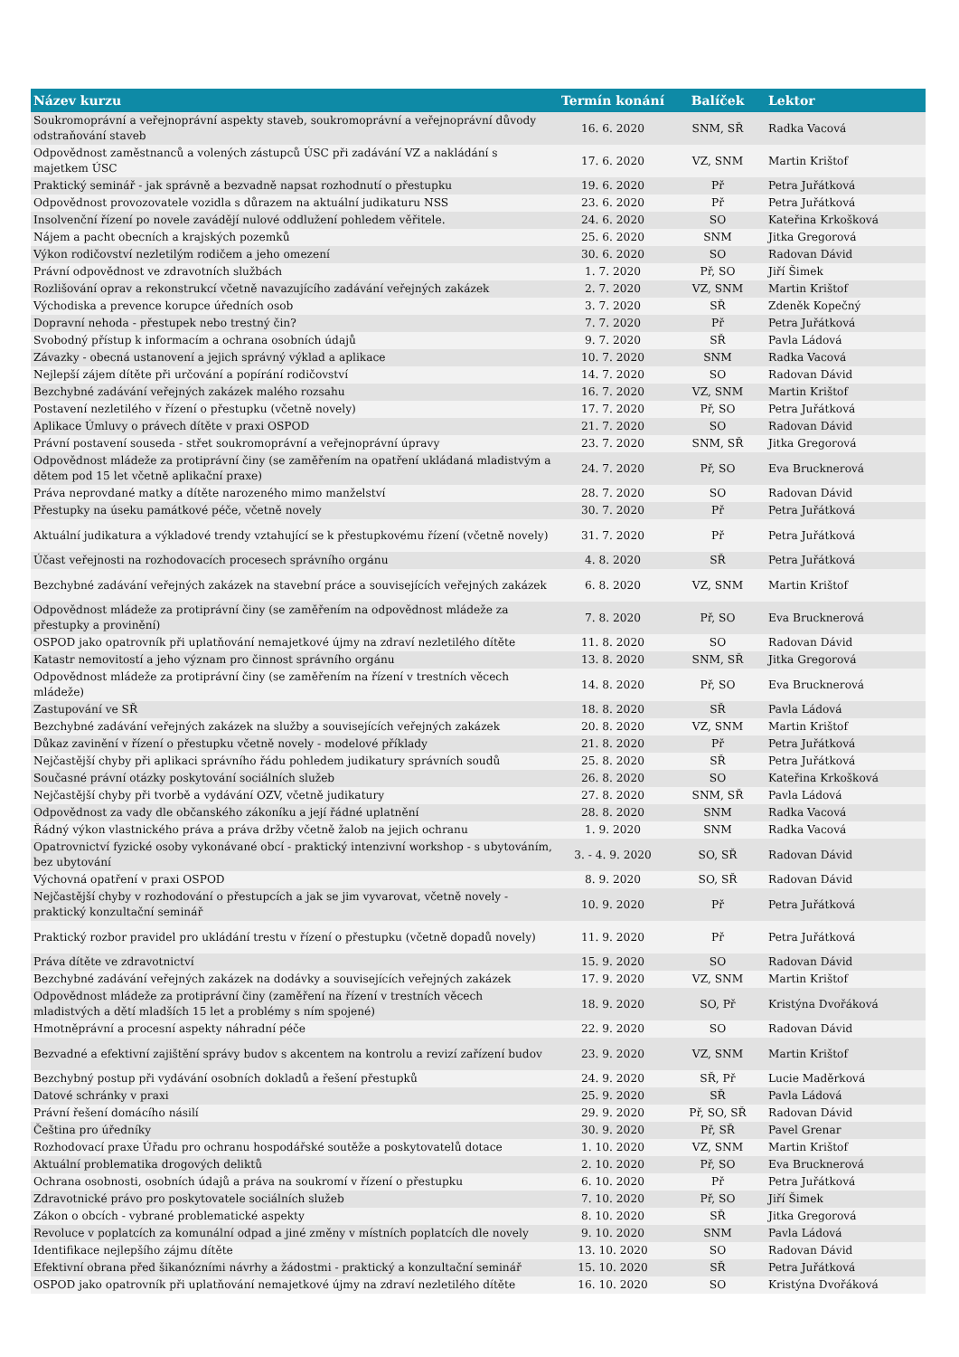| Název kurzu | Termín konání | Balíček | Lektor |
| --- | --- | --- | --- |
| Soukromoprávní a veřejnoprávní aspekty staveb, soukromoprávní a veřejnoprávní důvody odstraňování staveb | 16. 6. 2020 | SNM, SŘ | Radka Vacová |
| Odpovědnost zaměstnanců a volených zástupců ÚSC při zadávání VZ a nakládání s majetkem ÚSC | 17. 6. 2020 | VZ, SNM | Martin Krištof |
| Praktický seminář - jak správně a bezvadně napsat rozhodnutí o přestupku | 19. 6. 2020 | Př | Petra Juřátková |
| Odpovědnost provozovatele vozidla s důrazem na aktuální judikaturu NSS | 23. 6. 2020 | Př | Petra Juřátková |
| Insolvenční řízení po novele zavádějí nulové oddlužení pohledem věřitele. | 24. 6. 2020 | SO | Kateřina Krkošková |
| Nájem a pacht obecních a krajských pozemků | 25. 6. 2020 | SNM | Jitka Gregorová |
| Výkon rodičovství nezletilým rodičem a jeho omezení | 30. 6. 2020 | SO | Radovan Dávid |
| Právní odpovědnost ve zdravotních službách | 1. 7. 2020 | Př, SO | Jiří Šimek |
| Rozlišování oprav a rekonstrukcí včetně navazujícího zadávání veřejných zakázek | 2. 7. 2020 | VZ, SNM | Martin Krištof |
| Východiska a prevence korupce úředních osob | 3. 7. 2020 | SŘ | Zdeněk Kopečný |
| Dopravní nehoda - přestupek nebo trestný čin? | 7. 7. 2020 | Př | Petra Juřátková |
| Svobodný přístup k informacím a ochrana osobních údajů | 9. 7. 2020 | SŘ | Pavla Ládová |
| Závazky - obecná ustanovení a jejich správný výklad a aplikace | 10. 7. 2020 | SNM | Radka Vacová |
| Nejlepší zájem dítěte při určování a popírání rodičovství | 14. 7. 2020 | SO | Radovan Dávid |
| Bezchybné zadávání veřejných zakázek malého rozsahu | 16. 7. 2020 | VZ, SNM | Martin Krištof |
| Postavení nezletilého v řízení o přestupku (včetně novely) | 17. 7. 2020 | Př, SO | Petra Juřátková |
| Aplikace Úmluvy o právech dítěte v praxi OSPOD | 21. 7. 2020 | SO | Radovan Dávid |
| Právní postavení souseda - střet soukromoprávní a veřejnoprávní úpravy | 23. 7. 2020 | SNM, SŘ | Jitka Gregorová |
| Odpovědnost mládeže za protiprávní činy (se zaměřením na opatření ukládaná mladistvým a dětem pod 15 let včetně aplikační praxe) | 24. 7. 2020 | Př, SO | Eva Brucknerová |
| Práva neprovdané matky a dítěte narozeného mimo manželství | 28. 7. 2020 | SO | Radovan Dávid |
| Přestupky na úseku památkové péče, včetně novely | 30. 7. 2020 | Př | Petra Juřátková |
| Aktuální judikatura a výkladové trendy vztahující se k přestupkovému řízení (včetně novely) | 31. 7. 2020 | Př | Petra Juřátková |
| Účast veřejnosti na rozhodovacích procesech správního orgánu | 4. 8. 2020 | SŘ | Petra Juřátková |
| Bezchybné zadávání veřejných zakázek na stavební práce a souvisejících veřejných zakázek | 6. 8. 2020 | VZ, SNM | Martin Krištof |
| Odpovědnost mládeže za protiprávní činy (se zaměřením na odpovědnost mládeže za přestupky a provinění) | 7. 8. 2020 | Př, SO | Eva Brucknerová |
| OSPOD jako opatrovník při uplatňování nemajetkové újmy na zdraví nezletilého dítěte | 11. 8. 2020 | SO | Radovan Dávid |
| Katastr nemovitostí a jeho význam pro činnost správního orgánu | 13. 8. 2020 | SNM, SŘ | Jitka Gregorová |
| Odpovědnost mládeže za protiprávní činy (se zaměřením na řízení v trestních věcech mládeže) | 14. 8. 2020 | Př, SO | Eva Brucknerová |
| Zastupování ve SŘ | 18. 8. 2020 | SŘ | Pavla Ládová |
| Bezchybné zadávání veřejných zakázek na služby a souvisejících veřejných zakázek | 20. 8. 2020 | VZ, SNM | Martin Krištof |
| Důkaz zavinění v řízení o přestupku včetně novely - modelové příklady | 21. 8. 2020 | Př | Petra Juřátková |
| Nejčastější chyby při aplikaci správního řádu pohledem judikatury správních soudů | 25. 8. 2020 | SŘ | Petra Juřátková |
| Současné právní otázky poskytování sociálních služeb | 26. 8. 2020 | SO | Kateřina Krkošková |
| Nejčastější chyby při tvorbě a vydávání OZV, včetně judikatury | 27. 8. 2020 | SNM, SŘ | Pavla Ládová |
| Odpovědnost za vady dle občanského zákoníku a její řádné uplatnění | 28. 8. 2020 | SNM | Radka Vacová |
| Řádný výkon vlastnického práva a práva držby včetně žalob na jejich ochranu | 1. 9. 2020 | SNM | Radka Vacová |
| Opatrovnictví fyzické osoby vykonávané obcí - praktický intenzivní workshop - s ubytováním, bez ubytování | 3. - 4. 9. 2020 | SO, SŘ | Radovan Dávid |
| Výchovná opatření v praxi OSPOD | 8. 9. 2020 | SO, SŘ | Radovan Dávid |
| Nejčastější chyby v rozhodování o přestupcích a jak se jim vyvarovat, včetně novely - praktický konzultační seminář | 10. 9. 2020 | Př | Petra Juřátková |
| Praktický rozbor pravidel pro ukládání trestu v řízení o přestupku (včetně dopadů novely) | 11. 9. 2020 | Př | Petra Juřátková |
| Práva dítěte ve zdravotnictví | 15. 9. 2020 | SO | Radovan Dávid |
| Bezchybné zadávání veřejných zakázek na dodávky a souvisejících veřejných zakázek | 17. 9. 2020 | VZ, SNM | Martin Krištof |
| Odpovědnost mládeže za protiprávní činy (zaměření na řízení v trestních věcech mladistvých a dětí mladších 15 let a problémy s ním spojené) | 18. 9. 2020 | SO, Př | Kristýna Dvořáková |
| Hmotněprávní a procesní aspekty náhradní péče | 22. 9. 2020 | SO | Radovan Dávid |
| Bezvadné a efektivní zajištění správy budov s akcentem na kontrolu a revizí zařízení budov | 23. 9. 2020 | VZ, SNM | Martin Krištof |
| Bezchybný postup při vydávání osobních dokladů a řešení přestupků | 24. 9. 2020 | SŘ, Př | Lucie Maděrková |
| Datové schránky v praxi | 25. 9. 2020 | SŘ | Pavla Ládová |
| Právní řešení domácího násilí | 29. 9. 2020 | Př, SO, SŘ | Radovan Dávid |
| Čeština pro úředníky | 30. 9. 2020 | Př, SŘ | Pavel Grenar |
| Rozhodovací praxe Úřadu pro ochranu hospodářské soutěže a poskytovatelů dotace | 1. 10. 2020 | VZ, SNM | Martin Krištof |
| Aktuální problematika drogových deliktů | 2. 10. 2020 | Př, SO | Eva Brucknerová |
| Ochrana osobnosti, osobních údajů a práva na soukromí v řízení o přestupku | 6. 10. 2020 | Př | Petra Juřátková |
| Zdravotnické právo pro poskytovatele sociálních služeb | 7. 10. 2020 | Př, SO | Jiří Šimek |
| Zákon o obcích - vybrané problematické aspekty | 8. 10. 2020 | SŘ | Jitka Gregorová |
| Revoluce v poplatcích za komunální odpad a jiné změny v místních poplatcích dle novely | 9. 10. 2020 | SNM | Pavla Ládová |
| Identifikace nejlepšího zájmu dítěte | 13. 10. 2020 | SO | Radovan Dávid |
| Efektivní obrana před šikanózními návrhy a žádostmi - praktický a konzultační seminář | 15. 10. 2020 | SŘ | Petra Juřátková |
| OSPOD jako opatrovník při uplatňování nemajetkové újmy na zdraví nezletilého dítěte | 16. 10. 2020 | SO | Kristýna Dvořáková |